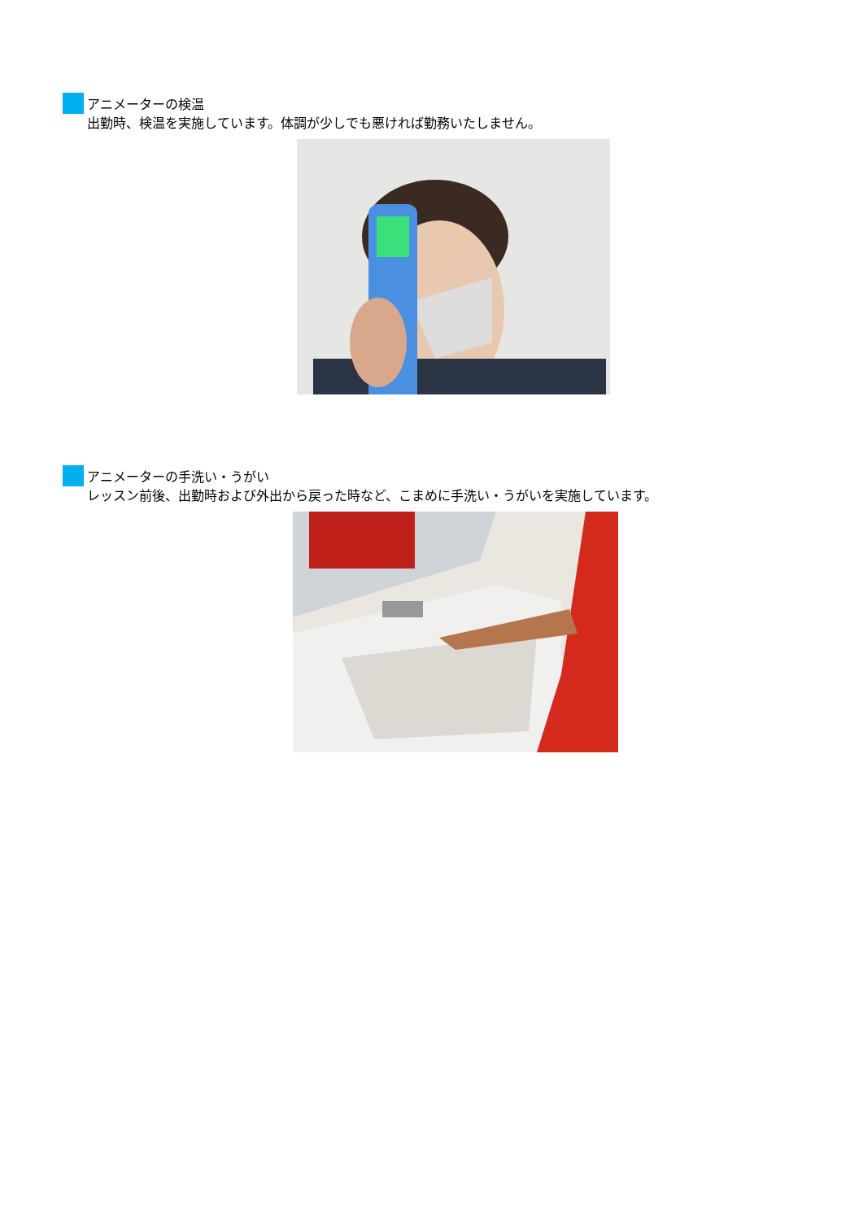アニメーターの検温
出勤時、検温を実施しています。体調が少しでも悪ければ勤務いたしません。
アニメーターの手洗い・うがい
レッスン前後、出勤時および外出から戻った時など、こまめに手洗い・うがいを実施しています。